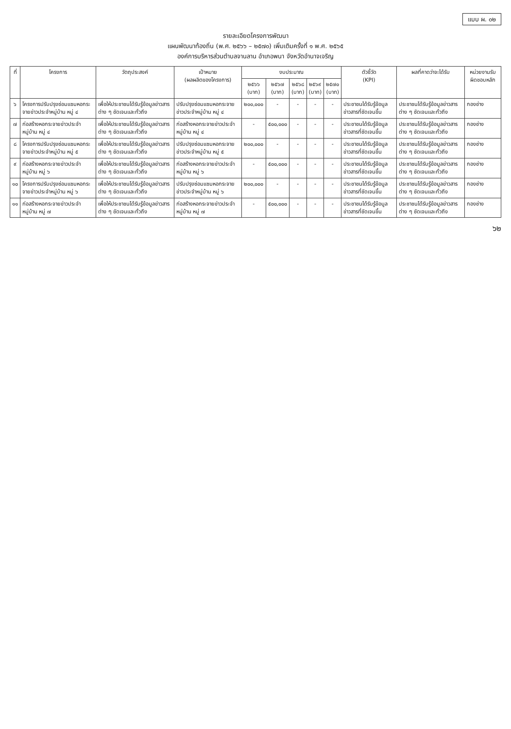แบบ ผ. ๐๒
รายละเอียดโครงการพัฒนา
แผนพัฒนาท้องถิ่น (พ.ศ. ๒๕๖๖ – ๒๕๗๐) เพิ่มเติมครั้งที่ ๑ พ.ศ. ๒๕๖๕
องค์การบริหารส่วนตำบลจานลาน อำเภอพนา จังหวัดอำนาจเจริญ
| ที่ | โครงการ | วัตถุประสงค์ | เป้าหมาย (ผลผลิตของโครงการ) | งบประมาณ | | | | | ตัวชี้วัด (KPI) | ผลที่คาดว่าจะได้รับ | หน่วยงานรับผิดชอบหลัก |
| --- | --- | --- | --- | --- | --- | --- | --- | --- | --- | --- | --- |
| | | | | ๒๕๖๖ (บาท) | ๒๕๖๗ (บาท) | ๒๕๖๘ (บาท) | ๒๕๖๙ (บาท) | ๒๕๗๐ (บาท) | | | |
| ๖ | โครงการปรับปรุงซ่อมแซมหอกระจายข่าวประจำหมู่บ้าน หมู่ ๔ | เพื่อให้ประชาชนได้รับรู้ข้อมูลข่าวสารต่าง ๆ ชัดเจนและทั่วถึง | ปรับปรุงซ่อมแซมหอกระจายข่าวประจำหมู่บ้าน หมู่ ๔ | ๒๐๐,๐๐๐ | - | - | - | - | ประชาชนได้รับรู้ข้อมูลข่าวสารที่ชัดเจนขึ้น | ประชาชนได้รับรู้ข้อมูลข่าวสารต่าง ๆ ชัดเจนและทั่วถึง | กองช่าง |
| ๗ | ก่อสร้างหอกระจายข่าวประจำหมู่บ้าน หมู่ ๔ | เพื่อให้ประชาชนได้รับรู้ข้อมูลข่าวสารต่าง ๆ ชัดเจนและทั่วถึง | ก่อสร้างหอกระจายข่าวประจำหมู่บ้าน หมู่ ๔ | - | ๕๐๐,๐๐๐ | - | - | - | ประชาชนได้รับรู้ข้อมูลข่าวสารที่ชัดเจนขึ้น | ประชาชนได้รับรู้ข้อมูลข่าวสารต่าง ๆ ชัดเจนและทั่วถึง | กองช่าง |
| ๘ | โครงการปรับปรุงซ่อมแซมหอกระจายข่าวประจำหมู่บ้าน หมู่ ๕ | เพื่อให้ประชาชนได้รับรู้ข้อมูลข่าวสารต่าง ๆ ชัดเจนและทั่วถึง | ปรับปรุงซ่อมแซมหอกระจายข่าวประจำหมู่บ้าน หมู่ ๕ | ๒๐๐,๐๐๐ | - | - | - | - | ประชาชนได้รับรู้ข้อมูลข่าวสารที่ชัดเจนขึ้น | ประชาชนได้รับรู้ข้อมูลข่าวสารต่าง ๆ ชัดเจนและทั่วถึง | กองช่าง |
| ๙ | ก่อสร้างหอกระจายข่าวประจำหมู่บ้าน หมู่ ๖ | เพื่อให้ประชาชนได้รับรู้ข้อมูลข่าวสารต่าง ๆ ชัดเจนและทั่วถึง | ก่อสร้างหอกระจายข่าวประจำหมู่บ้าน หมู่ ๖ | - | ๕๐๐,๐๐๐ | - | - | - | ประชาชนได้รับรู้ข้อมูลข่าวสารที่ชัดเจนขึ้น | ประชาชนได้รับรู้ข้อมูลข่าวสารต่าง ๆ ชัดเจนและทั่วถึง | กองช่าง |
| ๑๐ | โครงการปรับปรุงซ่อมแซมหอกระจายข่าวประจำหมู่บ้าน หมู่ ๖ | เพื่อให้ประชาชนได้รับรู้ข้อมูลข่าวสารต่าง ๆ ชัดเจนและทั่วถึง | ปรับปรุงซ่อมแซมหอกระจายข่าวประจำหมู่บ้าน หมู่ ๖ | ๒๐๐,๐๐๐ | - | - | - | - | ประชาชนได้รับรู้ข้อมูลข่าวสารที่ชัดเจนขึ้น | ประชาชนได้รับรู้ข้อมูลข่าวสารต่าง ๆ ชัดเจนและทั่วถึง | กองช่าง |
| ๑๑ | ก่อสร้างหอกระจายข่าวประจำหมู่บ้าน หมู่ ๗ | เพื่อให้ประชาชนได้รับรู้ข้อมูลข่าวสารต่าง ๆ ชัดเจนและทั่วถึง | ก่อสร้างหอกระจายข่าวประจำหมู่บ้าน หมู่ ๗ | - | ๕๐๐,๐๐๐ | - | - | - | ประชาชนได้รับรู้ข้อมูลข่าวสารที่ชัดเจนขึ้น | ประชาชนได้รับรู้ข้อมูลข่าวสารต่าง ๆ ชัดเจนและทั่วถึง | กองช่าง |
๖๒